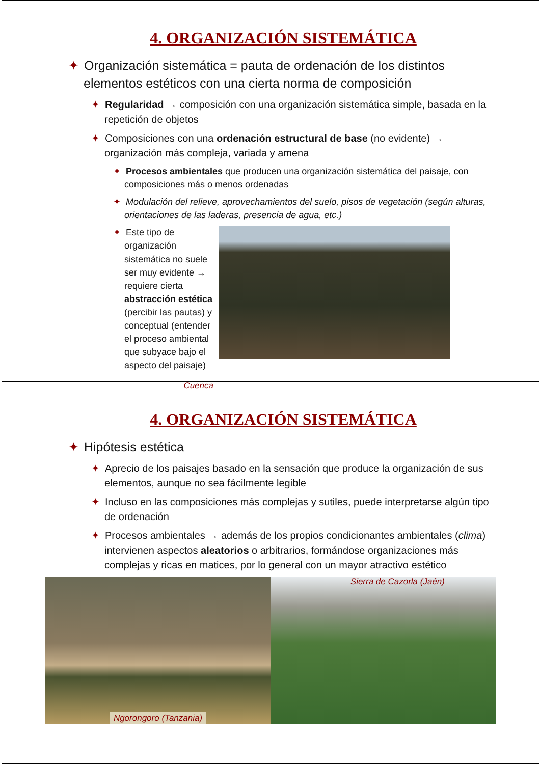4. ORGANIZACIÓN SISTEMÁTICA
✦ Organización sistemática = pauta de ordenación de los distintos elementos estéticos con una cierta norma de composición
✦ Regularidad → composición con una organización sistemática simple, basada en la repetición de objetos
✦ Composiciones con una ordenación estructural de base (no evidente) → organización más compleja, variada y amena
✦ Procesos ambientales que producen una organización sistemática del paisaje, con composiciones más o menos ordenadas
✦ Modulación del relieve, aprovechamientos del suelo, pisos de vegetación (según alturas, orientaciones de las laderas, presencia de agua, etc.)
✦ Este tipo de organización sistemática no suele ser muy evidente → requiere cierta abstracción estética (percibir las pautas) y conceptual (entender el proceso ambiental que subyace bajo el aspecto del paisaje)
Cuenca
4. ORGANIZACIÓN SISTEMÁTICA
✦ Hipótesis estética
✦ Aprecio de los paisajes basado en la sensación que produce la organización de sus elementos, aunque no sea fácilmente legible
✦ Incluso en las composiciones más complejas y sutiles, puede interpretarse algún tipo de ordenación
✦ Procesos ambientales → además de los propios condicionantes ambientales (clima) intervienen aspectos aleatorios o arbitrarios, formándose organizaciones más complejas y ricas en matices, por lo general con un mayor atractivo estético
Ngorongoro (Tanzania) Sierra de Cazorla (Jaén)